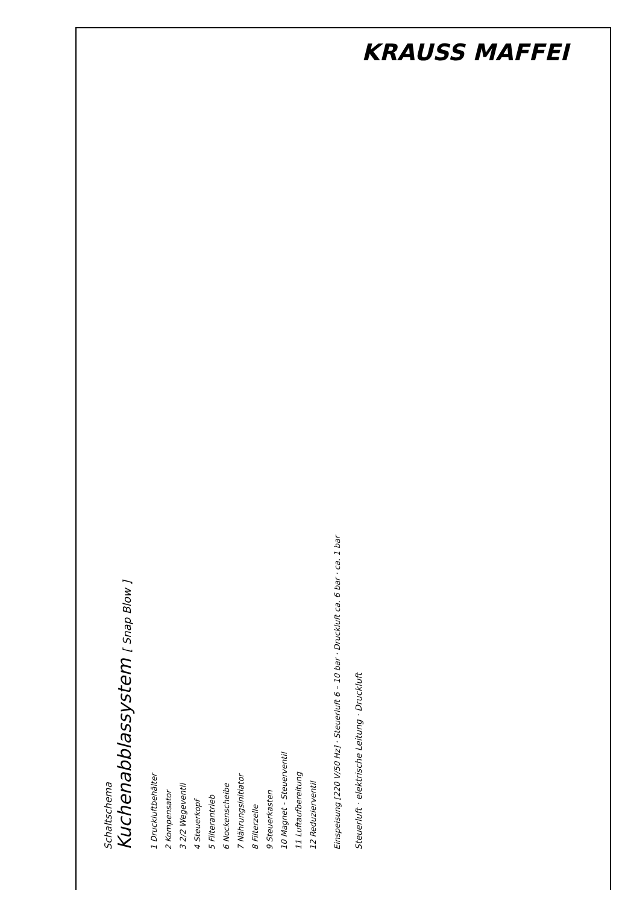KRAUSS MAFFEI
Schaltschema
Kuchenabblassystem [ Snap Blow ]
1 Druckluftbehälter
2 Kompensator
3 2/2 Wegeventil
4 Steuerkopf
5 Filterantrieb
6 Nockenscheibe
7 Nährungsinitiator
8 Filterzelle
9 Steuerkasten
10 Magnet - Steuerventil
11 Luftaufbereitung
12 Reduzierventil
Einspeisung [220 V/50 Hz] · Steuerluft 6 – 10 bar · Druckluft ca. 6 bar · ca. 1 bar
Steuerluft · elektrische Leitung · Druckluft